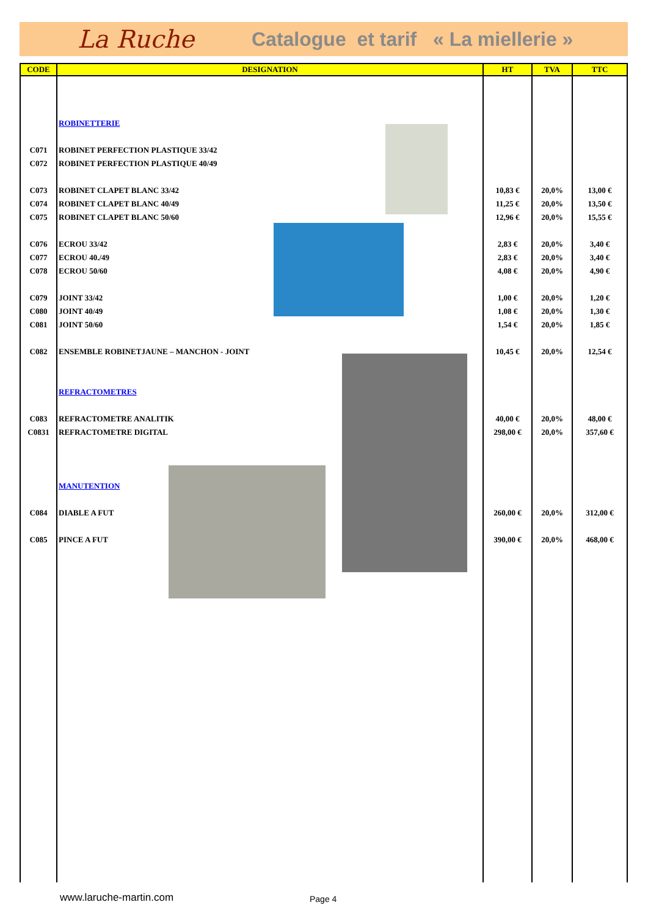La Ruche Catalogue et tarif « La miellerie »
| CODE | DESIGNATION | HT | TVA | TTC |
| --- | --- | --- | --- | --- |
| | ROBINETTERIE | | | |
| C071 | ROBINET PERFECTION PLASTIQUE 33/42 | | | |
| C072 | ROBINET PERFECTION PLASTIQUE 40/49 | | | |
| C073 | ROBINET CLAPET BLANC 33/42 | 10,83 € | 20,0% | 13,00 € |
| C074 | ROBINET CLAPET BLANC 40/49 | 11,25 € | 20,0% | 13,50 € |
| C075 | ROBINET CLAPET BLANC 50/60 | 12,96 € | 20,0% | 15,55 € |
| C076 | ECROU 33/42 | 2,83 € | 20,0% | 3,40 € |
| C077 | ECROU 40./49 | 2,83 € | 20,0% | 3,40 € |
| C078 | ECROU 50/60 | 4,08 € | 20,0% | 4,90 € |
| C079 | JOINT 33/42 | 1,00 € | 20,0% | 1,20 € |
| C080 | JOINT 40/49 | 1,08 € | 20,0% | 1,30 € |
| C081 | JOINT 50/60 | 1,54 € | 20,0% | 1,85 € |
| C082 | ENSEMBLE ROBINETJAUNE – MANCHON - JOINT | 10,45 € | 20,0% | 12,54 € |
| | REFRACTOMETRES | | | |
| C083 | REFRACTOMETRE ANALITIK | 40,00 € | 20,0% | 48,00 € |
| C0831 | REFRACTOMETRE DIGITAL | 298,00 € | 20,0% | 357,60 € |
| | MANUTENTION | | | |
| C084 | DIABLE A FUT | 260,00 € | 20,0% | 312,00 € |
| C085 | PINCE A FUT | 390,00 € | 20,0% | 468,00 € |
www.laruche-martin.com Page 4